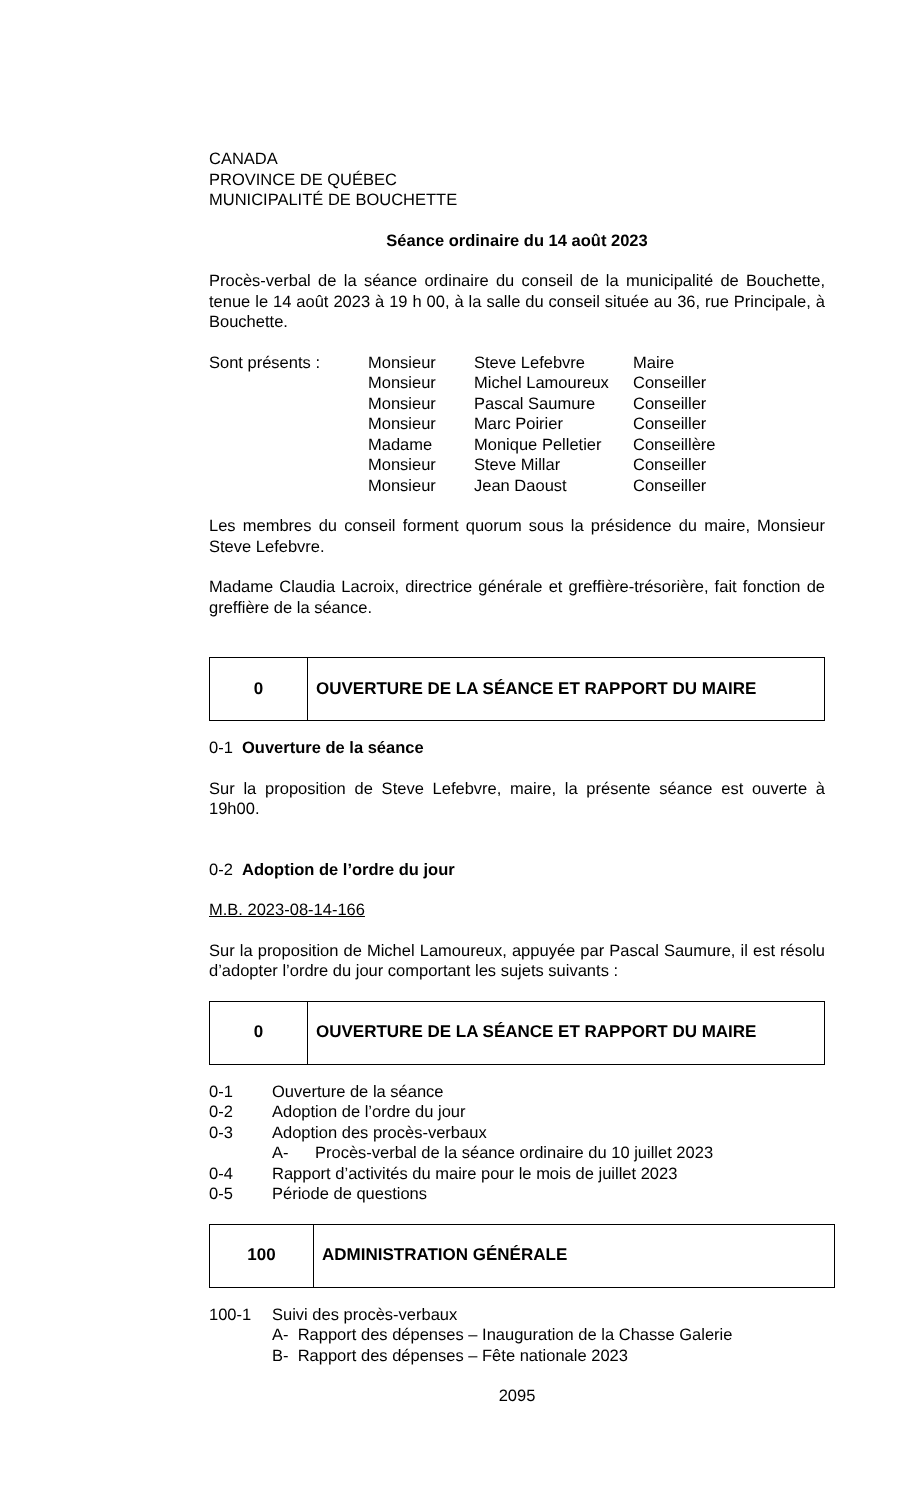CANADA
PROVINCE DE QUÉBEC
MUNICIPALITÉ DE BOUCHETTE
Séance ordinaire du 14 août 2023
Procès-verbal de la séance ordinaire du conseil de la municipalité de Bouchette, tenue le 14 août 2023 à 19 h 00, à la salle du conseil située au 36, rue Principale, à Bouchette.
| Sont présents : | Monsieur | Steve Lefebvre | Maire |
| | Monsieur | Michel Lamoureux | Conseiller |
| | Monsieur | Pascal Saumure | Conseiller |
| | Monsieur | Marc Poirier | Conseiller |
| | Madame | Monique Pelletier | Conseillère |
| | Monsieur | Steve Millar | Conseiller |
| | Monsieur | Jean Daoust | Conseiller |
Les membres du conseil forment quorum sous la présidence du maire, Monsieur Steve Lefebvre.
Madame Claudia Lacroix, directrice générale et greffière-trésorière, fait fonction de greffière de la séance.
| 0 | OUVERTURE DE LA SÉANCE ET RAPPORT DU MAIRE |
0-1 Ouverture de la séance
Sur la proposition de Steve Lefebvre, maire, la présente séance est ouverte à 19h00.
0-2 Adoption de l’ordre du jour
M.B. 2023-08-14-166
Sur la proposition de Michel Lamoureux, appuyée par Pascal Saumure, il est résolu d’adopter l’ordre du jour comportant les sujets suivants :
| 0 | OUVERTURE DE LA SÉANCE ET RAPPORT DU MAIRE |
0-1 Ouverture de la séance
0-2 Adoption de l’ordre du jour
0-3 Adoption des procès-verbaux
A- Procès-verbal de la séance ordinaire du 10 juillet 2023
0-4 Rapport d’activités du maire pour le mois de juillet 2023
0-5 Période de questions
| 100 | ADMINISTRATION GÉNÉRALE |
100-1 Suivi des procès-verbaux
A- Rapport des dépenses – Inauguration de la Chasse Galerie
B- Rapport des dépenses – Fête nationale 2023
2095